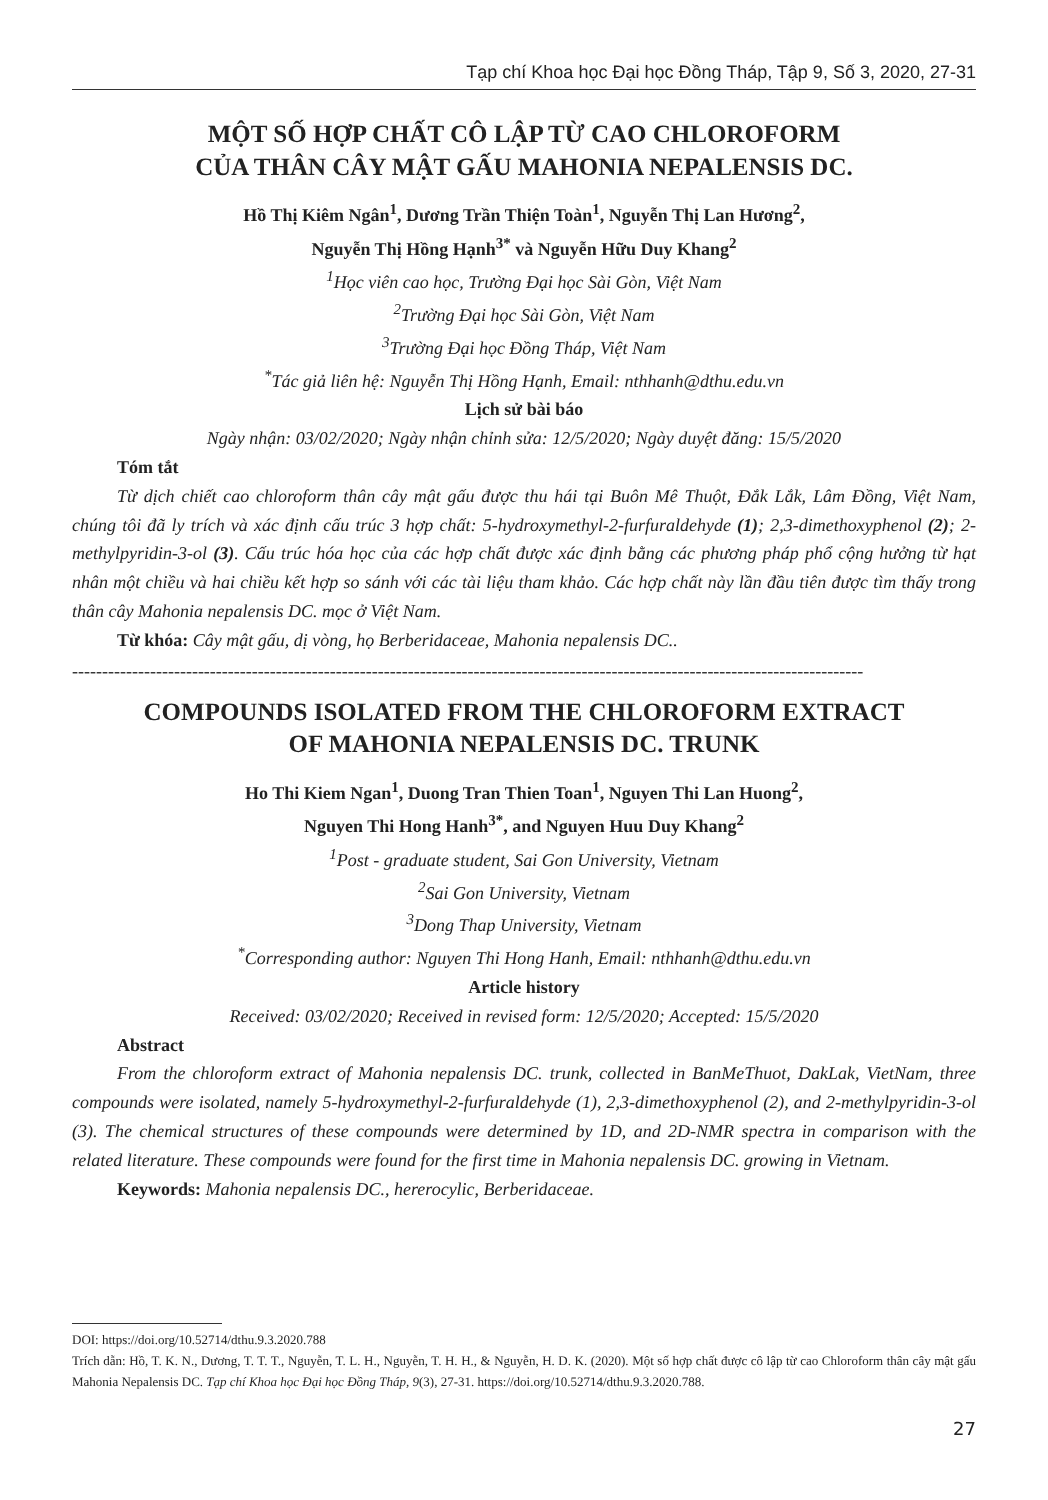Tạp chí Khoa học Đại học Đồng Tháp, Tập 9, Số 3, 2020, 27-31
MỘT SỐ HỢP CHẤT CÔ LẬP TỪ CAO CHLOROFORM
CỦA THÂN CÂY MẬT GẤU MAHONIA NEPALENSIS DC.
Hồ Thị Kiêm Ngân<sup>1</sup>, Dương Trần Thiện Toàn<sup>1</sup>, Nguyễn Thị Lan Hương<sup>2</sup>,
Nguyễn Thị Hồng Hạnh<sup>3*</sup> và Nguyễn Hữu Duy Khang<sup>2</sup>
<sup>1</sup>Học viên cao học, Trường Đại học Sài Gòn, Việt Nam
<sup>2</sup> Trường Đại học Sài Gòn, Việt Nam
<sup>3</sup> Trường Đại học Đồng Tháp, Việt Nam
<sup>*</sup> Tác giả liên hệ: Nguyễn Thị Hồng Hạnh, Email: nthhanh@dthu.edu.vn
Lịch sử bài báo
Ngày nhận: 03/02/2020; Ngày nhận chỉnh sửa: 12/5/2020; Ngày duyệt đăng: 15/5/2020
Tóm tắt
Từ dịch chiết cao chloroform thân cây mật gấu được thu hái tại Buôn Mê Thuột, Đắk Lắk, Lâm Đồng, Việt Nam, chúng tôi đã ly trích và xác định cấu trúc 3 hợp chất: 5-hydroxymethyl-2-furfuraldehyde (1); 2,3-dimethoxyphenol (2); 2-methylpyridin-3-ol (3). Cấu trúc hóa học của các hợp chất được xác định bằng các phương pháp phổ cộng hưởng từ hạt nhân một chiều và hai chiều kết hợp so sánh với các tài liệu tham khảo. Các hợp chất này lần đầu tiên được tìm thấy trong thân cây Mahonia nepalensis DC. mọc ở Việt Nam.
Từ khóa: Cây mật gấu, dị vòng, họ Berberidaceae, Mahonia nepalensis DC..
------------------------------------------------------------------------------------------------------------------------------------
COMPOUNDS ISOLATED FROM THE CHLOROFORM EXTRACT
OF MAHONIA NEPALENSIS DC. TRUNK
Ho Thi Kiem Ngan<sup>1</sup>, Duong Tran Thien Toan<sup>1</sup>, Nguyen Thi Lan Huong<sup>2</sup>,
Nguyen Thi Hong Hanh<sup>3*</sup>, and Nguyen Huu Duy Khang<sup>2</sup>
<sup>1</sup> Post - graduate student, Sai Gon University, Vietnam
<sup>2</sup> Sai Gon University, Vietnam
<sup>3</sup> Dong Thap University, Vietnam
<sup>*</sup> Corresponding author: Nguyen Thi Hong Hanh, Email: nthhanh@dthu.edu.vn
Article history
Received: 03/02/2020; Received in revised form: 12/5/2020; Accepted: 15/5/2020
Abstract
From the chloroform extract of Mahonia nepalensis DC. trunk, collected in BanMeThuot, DakLak, VietNam, three compounds were isolated, namely 5-hydroxymethyl-2-furfuraldehyde (1), 2,3-dimethoxyphenol (2), and 2-methylpyridin-3-ol (3). The chemical structures of these compounds were determined by 1D, and 2D-NMR spectra in comparison with the related literature. These compounds were found for the first time in Mahonia nepalensis DC. growing in Vietnam.
Keywords: Mahonia nepalensis DC., hererocylic, Berberidaceae.
DOI: https://doi.org/10.52714/dthu.9.3.2020.788
Trích dẫn: Hồ, T. K. N., Dương, T. T. T., Nguyễn, T. L. H., Nguyễn, T. H. H., & Nguyễn, H. D. K. (2020). Một số hợp chất được cô lập từ cao Chloroform thân cây mật gấu Mahonia Nepalensis DC. Tạp chí Khoa học Đại học Đồng Tháp, 9(3), 27-31. https://doi.org/10.52714/dthu.9.3.2020.788.
27